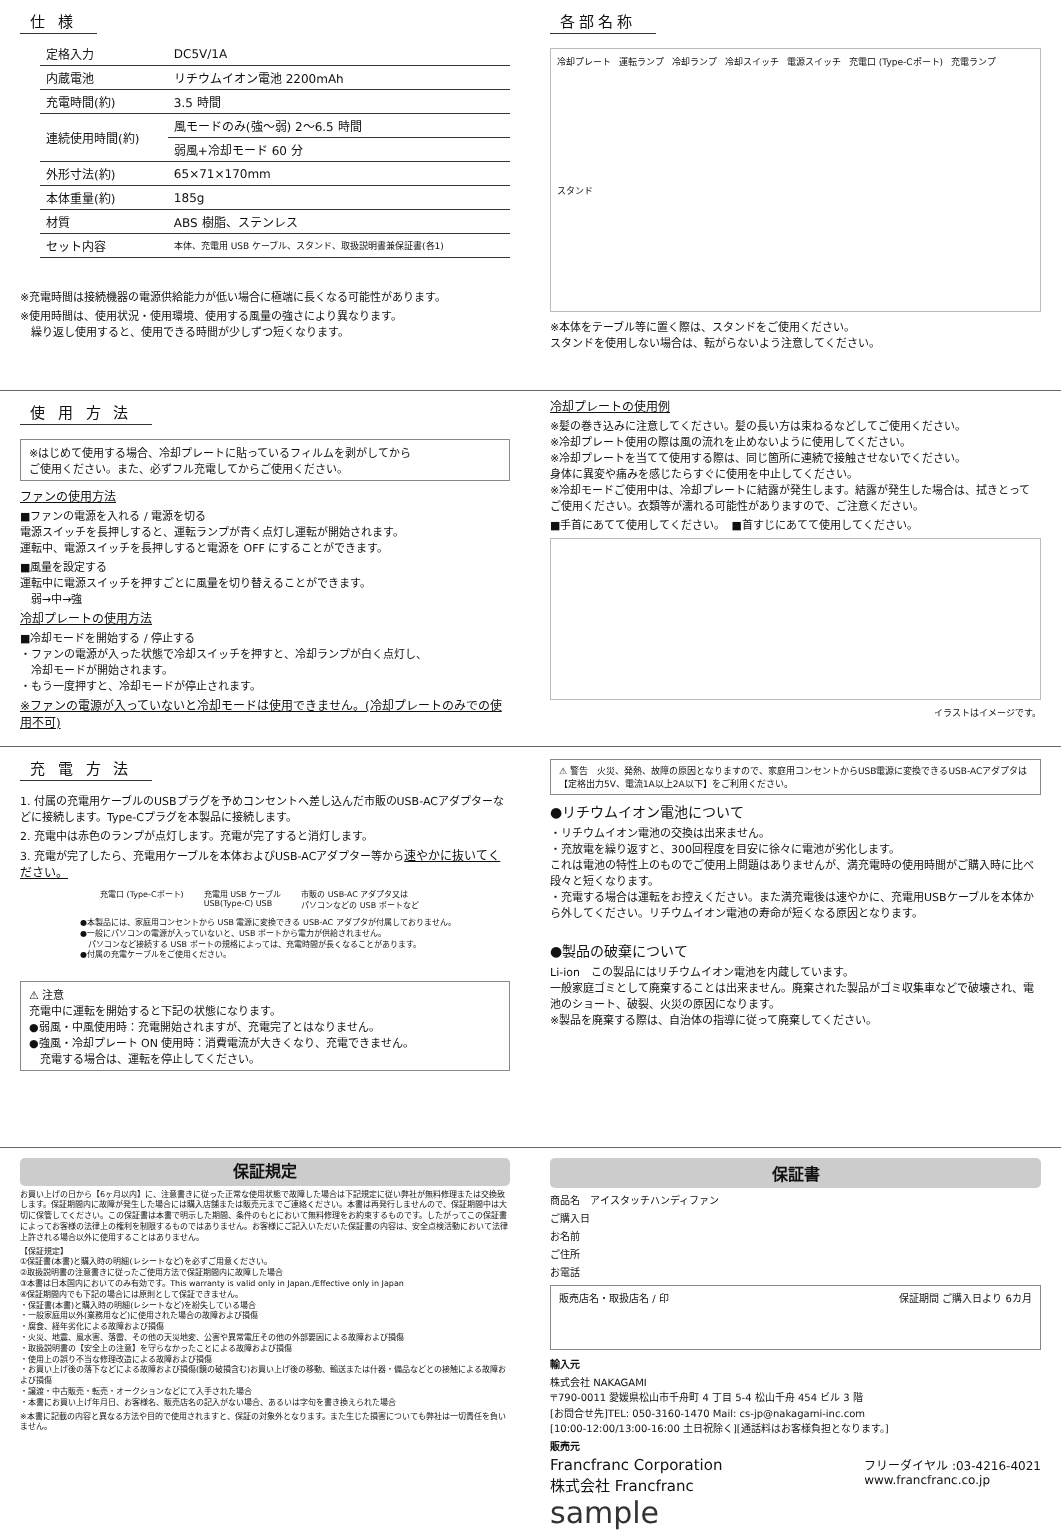仕 様
| 定格入力 | DC5V/1A |
| 内蔵電池 | リチウムイオン電池 2200mAh |
| 充電時間(約) | 3.5 時間 |
| 連続使用時間(約) | 風モードのみ(強〜弱) 2〜6.5 時間 |
| | 弱風+冷却モード 60 分 |
| 外形寸法(約) | 65×71×170mm |
| 本体重量(約) | 185g |
| 材質 | ABS 樹脂、ステンレス |
| セット内容 | 本体、充電用 USB ケーブル、スタンド、取扱説明書兼保証書(各1) |
※充電時間は接続機器の電源供給能力が低い場合に極端に長くなる可能性があります。
※使用時間は、使用状況・使用環境、使用する風量の強さにより異なります。
　繰り返し使用すると、使用できる時間が少しずつ短くなります。
各部名称
冷却プレート 運転ランプ 冷却ランプ 冷却スイッチ 電源スイッチ 充電口 (Type-Cポート) 充電ランプ スタンド
※本体をテーブル等に置く際は、スタンドをご使用ください。
スタンドを使用しない場合は、転がらないよう注意してください。
使 用 方 法
※はじめて使用する場合、冷却プレートに貼っているフィルムを剥がしてから
ご使用ください。また、必ずフル充電してからご使用ください。
ファンの使用方法
■ファンの電源を入れる / 電源を切る
電源スイッチを長押しすると、運転ランプが青く点灯し運転が開始されます。
運転中、電源スイッチを長押しすると電源を OFF にすることができます。
■風量を設定する
運転中に電源スイッチを押すごとに風量を切り替えることができます。
　弱→中→強
冷却プレートの使用方法
■冷却モードを開始する / 停止する
・ファンの電源が入った状態で冷却スイッチを押すと、冷却ランプが白く点灯し、
　冷却モードが開始されます。
・もう一度押すと、冷却モードが停止されます。
※ファンの電源が入っていないと冷却モードは使用できません。(冷却プレートのみでの使用不可)
冷却プレートの使用例
※髪の巻き込みに注意してください。髪の長い方は束ねるなどしてご使用ください。
※冷却プレート使用の際は風の流れを止めないように使用してください。
※冷却プレートを当てて使用する際は、同じ箇所に連続で接触させないでください。
身体に異変や痛みを感じたらすぐに使用を中止してください。
※冷却モードご使用中は、冷却プレートに結露が発生します。結露が発生した場合は、拭きとってご使用ください。衣類等が濡れる可能性がありますので、ご注意ください。
■手首にあてて使用してください。　■首すじにあてて使用してください。
イラストはイメージです。
充 電 方 法
1. 付属の充電用ケーブルのUSBプラグを予めコンセントへ差し込んだ市販のUSB-ACアダプターなどに接続します。Type-Cプラグを本製品に接続します。
2. 充電中は赤色のランプが点灯します。充電が完了すると消灯します。
3. 充電が完了したら、充電用ケーブルを本体およびUSB-ACアダプター等から速やかに抜いてください。
充電口 (Type-Cポート) 充電用 USB ケーブル
USB(Type-C) USB 市販の USB-AC アダプタ又は
パソコンなどの USB ポートなど
●本製品には、家庭用コンセントから USB 電源に変換できる USB-AC アダプタが付属しておりません。
●一般にパソコンの電源が入っていないと、USB ポートから電力が供給されません。
　パソコンなど接続する USB ポートの規格によっては、充電時間が長くなることがあります。
●付属の充電ケーブルをご使用ください。
⚠ 注意
充電中に運転を開始すると下記の状態になります。
●弱風・中風使用時：充電開始されますが、充電完了とはなりません。
●強風・冷却プレート ON 使用時：消費電流が大きくなり、充電できません。
　充電する場合は、運転を停止してください。
⚠ 警告　火災、発熱、故障の原因となりますので、家庭用コンセントからUSB電源に変換できるUSB-ACアダプタは【定格出力5V、電流1A以上2A以下】をご利用ください。
●リチウムイオン電池について
・リチウムイオン電池の交換は出来ません。
・充放電を繰り返すと、300回程度を目安に徐々に電池が劣化します。
これは電池の特性上のものでご使用上問題はありませんが、満充電時の使用時間がご購入時に比べ段々と短くなります。
・充電する場合は運転をお控えください。また満充電後は速やかに、充電用USBケーブルを本体から外してください。リチウムイオン電池の寿命が短くなる原因となります。
●製品の破棄について
Li-ion　この製品にはリチウムイオン電池を内蔵しています。
一般家庭ゴミとして廃棄することは出来ません。廃棄された製品がゴミ収集車などで破壊され、電池のショート、破裂、火災の原因になります。
※製品を廃棄する際は、自治体の指導に従って廃棄してください。
保証規定
お買い上げの日から【6ヶ月以内】に、注意書きに従った正常な使用状態で故障した場合は下記規定に従い弊社が無料修理または交換致します。保証期間内に故障が発生した場合には購入店舗または販売元までご連絡ください。本書は再発行しませんので、保証期間中は大切に保管してください。この保証書は本書で明示した期間、条件のもとにおいて無料修理をお約束するものです。したがってこの保証書によってお客様の法律上の権利を制限するものではありません。お客様にご記入いただいた保証書の内容は、安全点検活動において法律上許される場合以外に使用することはありません。
【保証規定】
①保証書(本書)と購入時の明細(レシートなど)を必ずご用意ください。
②取扱説明書の注意書きに従ったご使用方法で保証期間内に故障した場合
③本書は日本国内においてのみ有効です。This warranty is valid only in Japan./Effective only in Japan
④保証期間内でも下記の場合には原則として保証できません。
・保証書(本書)と購入時の明細(レシートなど)を紛失している場合
・一般家庭用以外(業務用など)に使用された場合の故障および損傷
・腐食、経年劣化による故障および損傷
・火災、地震、風水害、落雷、その他の天災地変、公害や異常電圧その他の外部要因による故障および損傷
・取扱説明書の【安全上の注意】を守らなかったことによる故障および損傷
・使用上の誤り不当な修理改造による故障および損傷
・お買い上げ後の落下などによる故障および損傷(鏡の破損含む)お買い上げ後の移動、輸送または什器・備品などとの接触による故障および損傷
・譲渡・中古販売・転売・オークションなどにて入手された場合
・本書にお買い上げ年月日、お客様名、販売店名の記入がない場合、あるいは字句を書き換えられた場合
※本書に記載の内容と異なる方法や目的で使用されますと、保証の対象外となります。また生じた損害についても弊社は一切責任を負いません。
保証書
商品名　アイスタッチハンディファン
ご購入日
お名前
ご住所
お電話
販売店名・取扱店名 / 印 保証期間 ご購入日より 6カ月
輸入元
株式会社 NAKAGAMI
〒790-0011 愛媛県松山市千舟町 4 丁目 5-4 松山千舟 454 ビル 3 階
[お問合せ先]TEL: 050-3160-1470 Mail: cs-jp@nakagami-inc.com
[10:00-12:00/13:00-16:00 土日祝除く][通話料はお客様負担となります。]
販売元
Francfranc Corporation
株式会社 Francfranc フリーダイヤル :03-4216-4021
www.francfranc.co.jp
sample